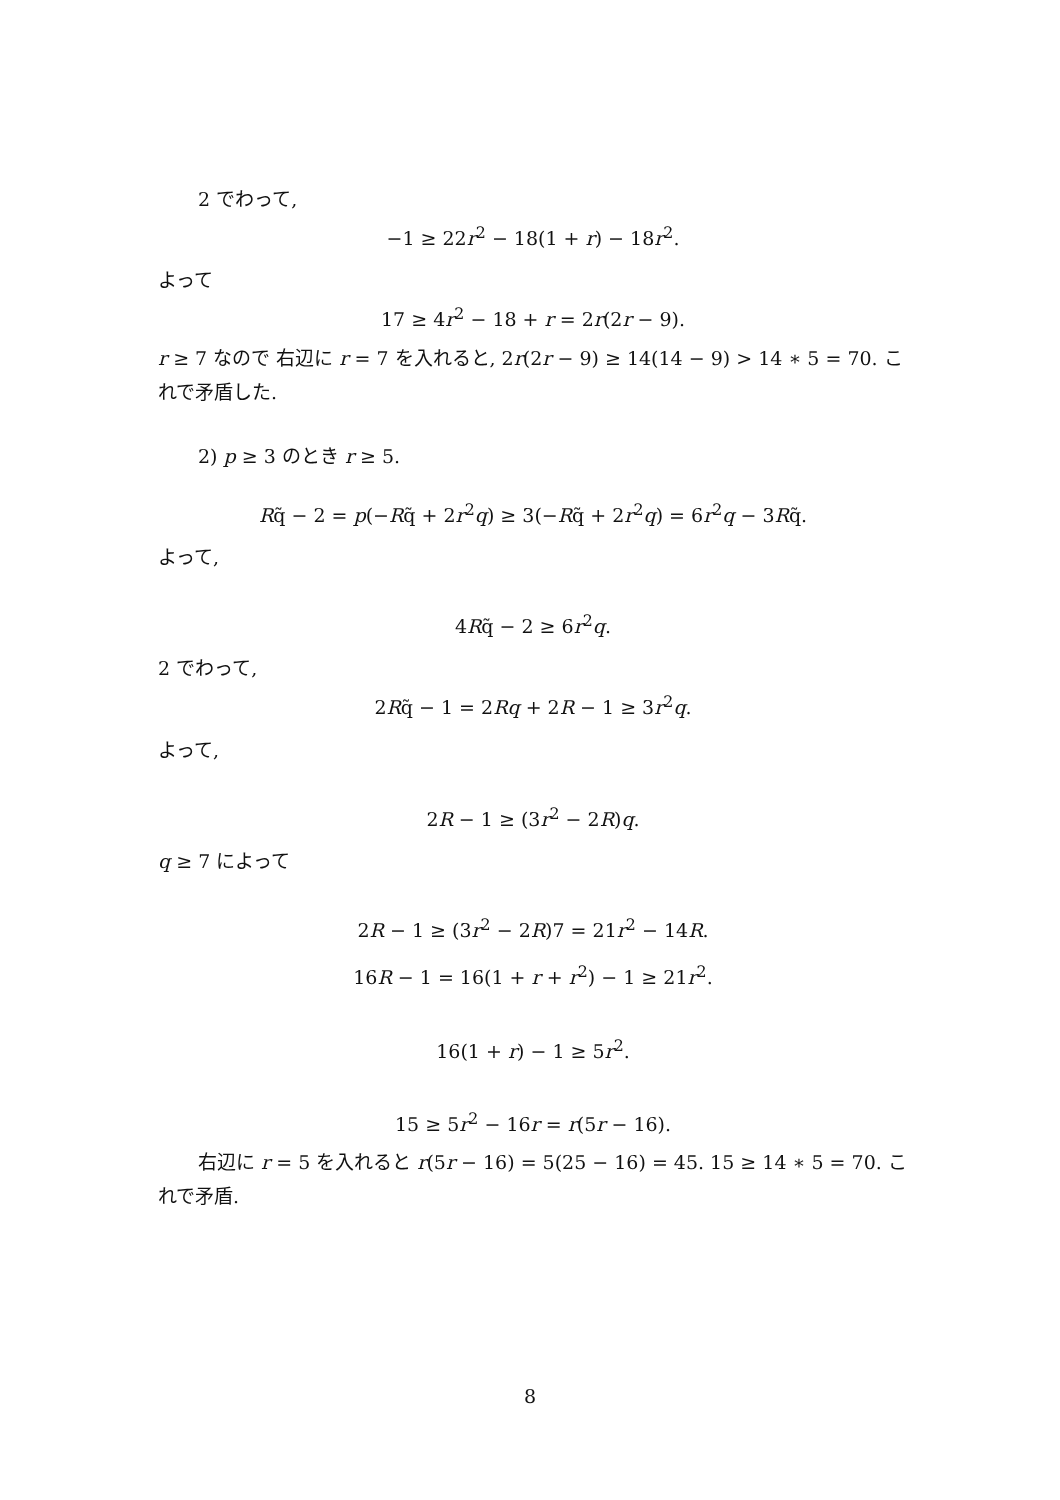2 でわって,
−1 ≥ 22r<sup>2</sup> − 18(1 + r) − 18r<sup>2</sup>.
よって
17 ≥ 4r<sup>2</sup> − 18 + r = 2r(2r − 9).
r ≥ 7 なので 右辺に r = 7 を入れると, 2r(2r − 9) ≥ 14(14 − 9) > 14 ∗ 5 = 70. これで矛盾した.
2) p ≥ 3 のとき r ≥ 5.
Rq̃ − 2 = p(−Rq̃ + 2r<sup>2</sup>q) ≥ 3(−Rq̃ + 2r<sup>2</sup>q) = 6r<sup>2</sup>q − 3Rq̃.
よって,
4Rq̃ − 2 ≥ 6r<sup>2</sup>q.
2 でわって,
2Rq̃ − 1 = 2Rq + 2R − 1 ≥ 3r<sup>2</sup>q.
よって,
2R − 1 ≥ (3r<sup>2</sup> − 2R)q.
q ≥ 7 によって
2R − 1 ≥ (3r<sup>2</sup> − 2R)7 = 21r<sup>2</sup> − 14R.
16R − 1 = 16(1 + r + r<sup>2</sup>) − 1 ≥ 21r<sup>2</sup>.
16(1 + r) − 1 ≥ 5r<sup>2</sup>.
15 ≥ 5r<sup>2</sup> − 16r = r(5r − 16).
右辺に r = 5 を入れると r(5r − 16) = 5(25 − 16) = 45. 15 ≥ 14 ∗ 5 = 70. これで矛盾.
8